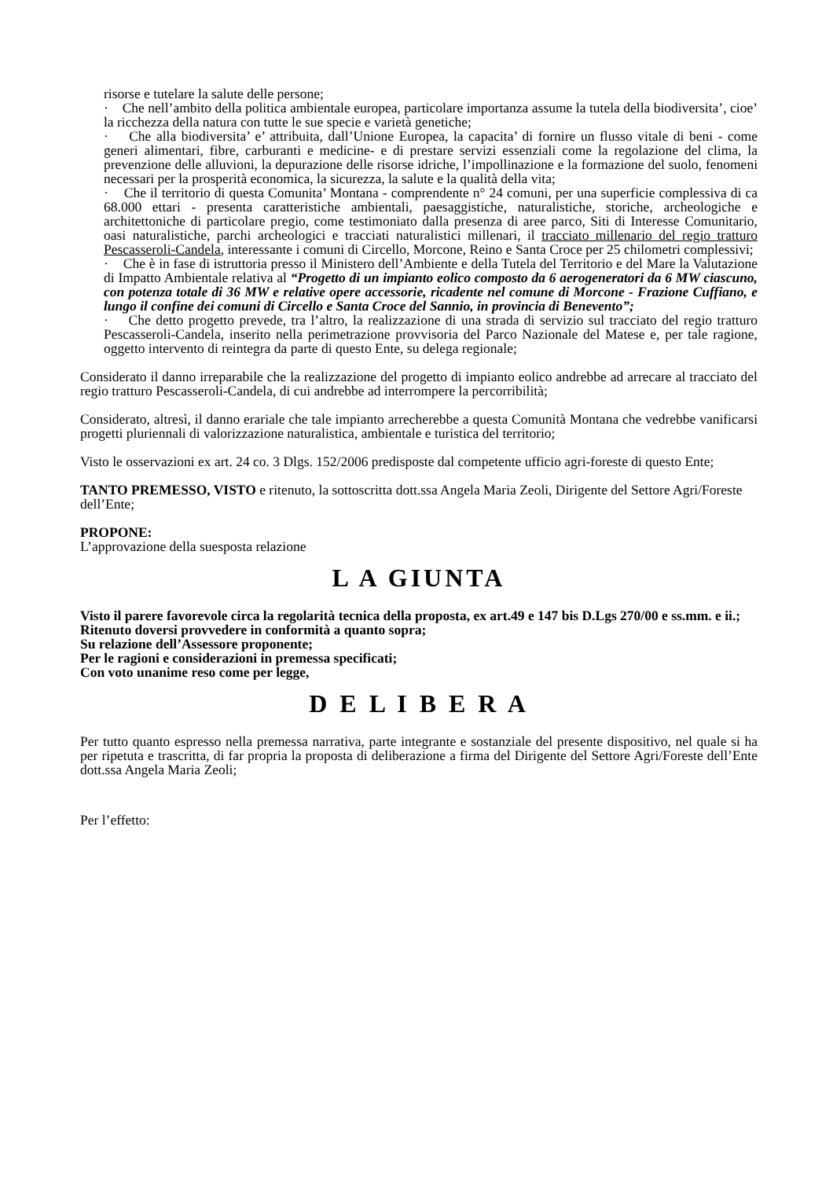risorse e tutelare la salute delle persone;
· Che nell’ambito della politica ambientale europea, particolare importanza assume la tutela della biodiversita’, cioe’ la ricchezza della natura con tutte le sue specie e varietà genetiche;
· Che alla biodiversita’ e’ attribuita, dall’Unione Europea, la capacita’ di fornire un flusso vitale di beni - come generi alimentari, fibre, carburanti e medicine- e di prestare servizi essenziali come la regolazione del clima, la prevenzione delle alluvioni, la depurazione delle risorse idriche, l’impollinazione e la formazione del suolo, fenomeni necessari per la prosperità economica, la sicurezza, la salute e la qualità della vita;
· Che il territorio di questa Comunita’ Montana - comprendente n° 24 comuni, per una superficie complessiva di ca 68.000 ettari - presenta caratteristiche ambientali, paesaggistiche, naturalistiche, storiche, archeologiche e architettoniche di particolare pregio, come testimoniato dalla presenza di aree parco, Siti di Interesse Comunitario, oasi naturalistiche, parchi archeologici e tracciati naturalistici millenari, il tracciato millenario del regio tratturo Pescasseroli-Candela, interessante i comuni di Circello, Morcone, Reino e Santa Croce per 25 chilometri complessivi;
· Che è in fase di istruttoria presso il Ministero dell’Ambiente e della Tutela del Territorio e del Mare la Valutazione di Impatto Ambientale relativa al “Progetto di un impianto eolico composto da 6 aerogeneratori da 6 MW ciascuno, con potenza totale di 36 MW e relative opere accessorie, ricadente nel comune di Morcone - Frazione Cuffiano, e lungo il confine dei comuni di Circello e Santa Croce del Sannio, in provincia di Benevento”;
· Che detto progetto prevede, tra l’altro, la realizzazione di una strada di servizio sul tracciato del regio tratturo Pescasseroli-Candela, inserito nella perimetrazione provvisoria del Parco Nazionale del Matese e, per tale ragione, oggetto intervento di reintegra da parte di questo Ente, su delega regionale;
Considerato il danno irreparabile che la realizzazione del progetto di impianto eolico andrebbe ad arrecare al tracciato del regio tratturo Pescasseroli-Candela, di cui andrebbe ad interrompere la percorribilità;
Considerato, altresì, il danno erariale che tale impianto arrecherebbe a questa Comunità Montana che vedrebbe vanificarsi progetti pluriennali di valorizzazione naturalistica, ambientale e turistica del territorio;
Visto le osservazioni ex art. 24 co. 3 Dlgs. 152/2006 predisposte dal competente ufficio agri-foreste di questo Ente;
TANTO PREMESSO, VISTO e ritenuto, la sottoscritta dott.ssa Angela Maria Zeoli, Dirigente del Settore Agri/Foreste dell’Ente;
PROPONE:
L’approvazione della suesposta relazione
L A GIUNTA
Visto il parere favorevole circa la regolarità tecnica della proposta, ex art.49 e 147 bis D.Lgs 270/00 e ss.mm. e ii.;
Ritenuto doversi provvedere in conformità a quanto sopra;
Su relazione dell’Assessore proponente;
Per le ragioni e considerazioni in premessa specificati;
Con voto unanime reso come per legge,
D E L I B E R A
Per tutto quanto espresso nella premessa narrativa, parte integrante e sostanziale del presente dispositivo, nel quale si ha per ripetuta e trascritta, di far propria la proposta di deliberazione a firma del Dirigente del Settore Agri/Foreste dell’Ente dott.ssa Angela Maria Zeoli;
Per l’effetto: